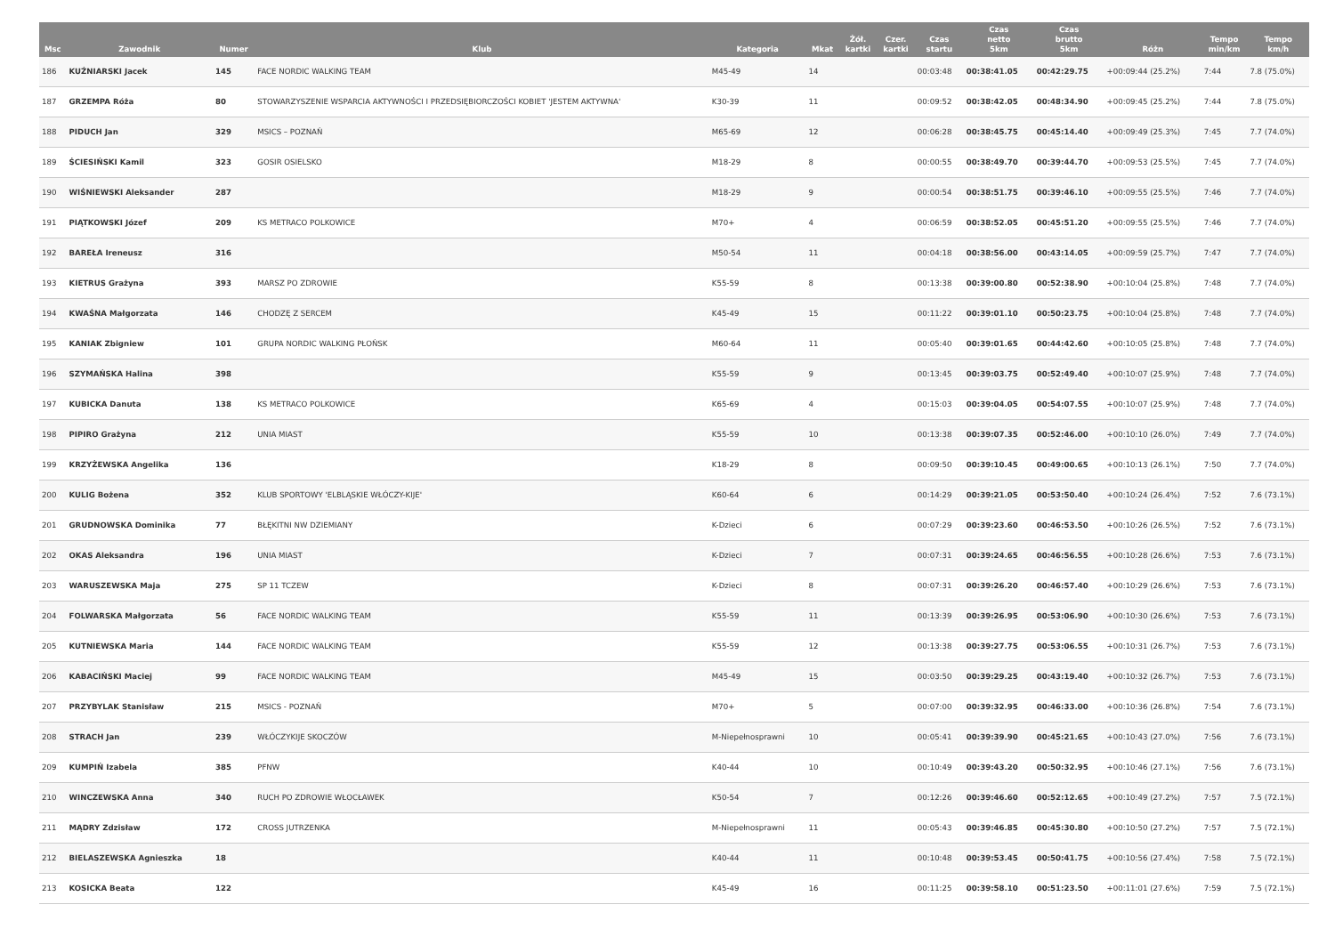| Msc | Zawodnik | Numer | Klub | Kategoria | Mkat | Żół. kartki | Czer. kartki | Czas startu | Czas netto 5km | Czas brutto 5km | Różn | Tempo min/km | Tempo km/h |
| --- | --- | --- | --- | --- | --- | --- | --- | --- | --- | --- | --- | --- | --- |
| 186 | KUŹNIARSKI Jacek | 145 | FACE NORDIC WALKING TEAM | M45-49 | 14 | | | 00:03:48 | 00:38:41.05 | 00:42:29.75 | +00:09:44 (25.2%) | 7:44 | 7.8 (75.0%) |
| 187 | GRZEMPA Róża | 80 | STOWARZYSZENIE WSPARCIA AKTYWNOŚCI I PRZEDSIĘBIORCZOŚCI KOBIET 'JESTEM AKTYWNA' | K30-39 | 11 | | | 00:09:52 | 00:38:42.05 | 00:48:34.90 | +00:09:45 (25.2%) | 7:44 | 7.8 (75.0%) |
| 188 | PIDUCH Jan | 329 | MSICS – POZNAŃ | M65-69 | 12 | | | 00:06:28 | 00:38:45.75 | 00:45:14.40 | +00:09:49 (25.3%) | 7:45 | 7.7 (74.0%) |
| 189 | ŚCIESIŃSKI Kamil | 323 | GOSIR OSIELSKO | M18-29 | 8 | | | 00:00:55 | 00:38:49.70 | 00:39:44.70 | +00:09:53 (25.5%) | 7:45 | 7.7 (74.0%) |
| 190 | WIŚNIEWSKI Aleksander | 287 | | M18-29 | 9 | | | 00:00:54 | 00:38:51.75 | 00:39:46.10 | +00:09:55 (25.5%) | 7:46 | 7.7 (74.0%) |
| 191 | PIĄTKOWSKI Józef | 209 | KS METRACO POLKOWICE | M70+ | 4 | | | 00:06:59 | 00:38:52.05 | 00:45:51.20 | +00:09:55 (25.5%) | 7:46 | 7.7 (74.0%) |
| 192 | BAREŁA Ireneusz | 316 | | M50-54 | 11 | | | 00:04:18 | 00:38:56.00 | 00:43:14.05 | +00:09:59 (25.7%) | 7:47 | 7.7 (74.0%) |
| 193 | KIETRUS Grażyna | 393 | MARSZ PO ZDROWIE | K55-59 | 8 | | | 00:13:38 | 00:39:00.80 | 00:52:38.90 | +00:10:04 (25.8%) | 7:48 | 7.7 (74.0%) |
| 194 | KWAŚNA Małgorzata | 146 | CHODZĘ Z SERCEM | K45-49 | 15 | | | 00:11:22 | 00:39:01.10 | 00:50:23.75 | +00:10:04 (25.8%) | 7:48 | 7.7 (74.0%) |
| 195 | KANIAK Zbigniew | 101 | GRUPA NORDIC WALKING PŁOŃSK | M60-64 | 11 | | | 00:05:40 | 00:39:01.65 | 00:44:42.60 | +00:10:05 (25.8%) | 7:48 | 7.7 (74.0%) |
| 196 | SZYMAŃSKA Halina | 398 | | K55-59 | 9 | | | 00:13:45 | 00:39:03.75 | 00:52:49.40 | +00:10:07 (25.9%) | 7:48 | 7.7 (74.0%) |
| 197 | KUBICKA Danuta | 138 | KS METRACO POLKOWICE | K65-69 | 4 | | | 00:15:03 | 00:39:04.05 | 00:54:07.55 | +00:10:07 (25.9%) | 7:48 | 7.7 (74.0%) |
| 198 | PIPIRO Grażyna | 212 | UNIA MIAST | K55-59 | 10 | | | 00:13:38 | 00:39:07.35 | 00:52:46.00 | +00:10:10 (26.0%) | 7:49 | 7.7 (74.0%) |
| 199 | KRZYŻEWSKA Angelika | 136 | | K18-29 | 8 | | | 00:09:50 | 00:39:10.45 | 00:49:00.65 | +00:10:13 (26.1%) | 7:50 | 7.7 (74.0%) |
| 200 | KULIG Bożena | 352 | KLUB SPORTOWY 'ELBLĄSKIE WŁÓCZY-KIJE' | K60-64 | 6 | | | 00:14:29 | 00:39:21.05 | 00:53:50.40 | +00:10:24 (26.4%) | 7:52 | 7.6 (73.1%) |
| 201 | GRUDNOWSKA Dominika | 77 | BŁĘKITNI NW DZIEMIANY | K-Dzieci | 6 | | | 00:07:29 | 00:39:23.60 | 00:46:53.50 | +00:10:26 (26.5%) | 7:52 | 7.6 (73.1%) |
| 202 | OKAS Aleksandra | 196 | UNIA MIAST | K-Dzieci | 7 | | | 00:07:31 | 00:39:24.65 | 00:46:56.55 | +00:10:28 (26.6%) | 7:53 | 7.6 (73.1%) |
| 203 | WARUSZEWSKA Maja | 275 | SP 11 TCZEW | K-Dzieci | 8 | | | 00:07:31 | 00:39:26.20 | 00:46:57.40 | +00:10:29 (26.6%) | 7:53 | 7.6 (73.1%) |
| 204 | FOLWARSKA Małgorzata | 56 | FACE NORDIC WALKING TEAM | K55-59 | 11 | | | 00:13:39 | 00:39:26.95 | 00:53:06.90 | +00:10:30 (26.6%) | 7:53 | 7.6 (73.1%) |
| 205 | KUTNIEWSKA Maria | 144 | FACE NORDIC WALKING TEAM | K55-59 | 12 | | | 00:13:38 | 00:39:27.75 | 00:53:06.55 | +00:10:31 (26.7%) | 7:53 | 7.6 (73.1%) |
| 206 | KABACIŃSKI Maciej | 99 | FACE NORDIC WALKING TEAM | M45-49 | 15 | | | 00:03:50 | 00:39:29.25 | 00:43:19.40 | +00:10:32 (26.7%) | 7:53 | 7.6 (73.1%) |
| 207 | PRZYBYLAK Stanisław | 215 | MSICS - POZNAŃ | M70+ | 5 | | | 00:07:00 | 00:39:32.95 | 00:46:33.00 | +00:10:36 (26.8%) | 7:54 | 7.6 (73.1%) |
| 208 | STRACH Jan | 239 | WŁÓCZYKIJE SKOCZÓW | M-Niepełnosprawni | 10 | | | 00:05:41 | 00:39:39.90 | 00:45:21.65 | +00:10:43 (27.0%) | 7:56 | 7.6 (73.1%) |
| 209 | KUMPIŃ Izabela | 385 | PFNW | K40-44 | 10 | | | 00:10:49 | 00:39:43.20 | 00:50:32.95 | +00:10:46 (27.1%) | 7:56 | 7.6 (73.1%) |
| 210 | WINCZEWSKA Anna | 340 | RUCH PO ZDROWIE WŁOCŁAWEK | K50-54 | 7 | | | 00:12:26 | 00:39:46.60 | 00:52:12.65 | +00:10:49 (27.2%) | 7:57 | 7.5 (72.1%) |
| 211 | MĄDRY Zdzisław | 172 | CROSS JUTRZENKA | M-Niepełnosprawni | 11 | | | 00:05:43 | 00:39:46.85 | 00:45:30.80 | +00:10:50 (27.2%) | 7:57 | 7.5 (72.1%) |
| 212 | BIELASZEWSKA Agnieszka | 18 | | K40-44 | 11 | | | 00:10:48 | 00:39:53.45 | 00:50:41.75 | +00:10:56 (27.4%) | 7:58 | 7.5 (72.1%) |
| 213 | KOSICKA Beata | 122 | | K45-49 | 16 | | | 00:11:25 | 00:39:58.10 | 00:51:23.50 | +00:11:01 (27.6%) | 7:59 | 7.5 (72.1%) |